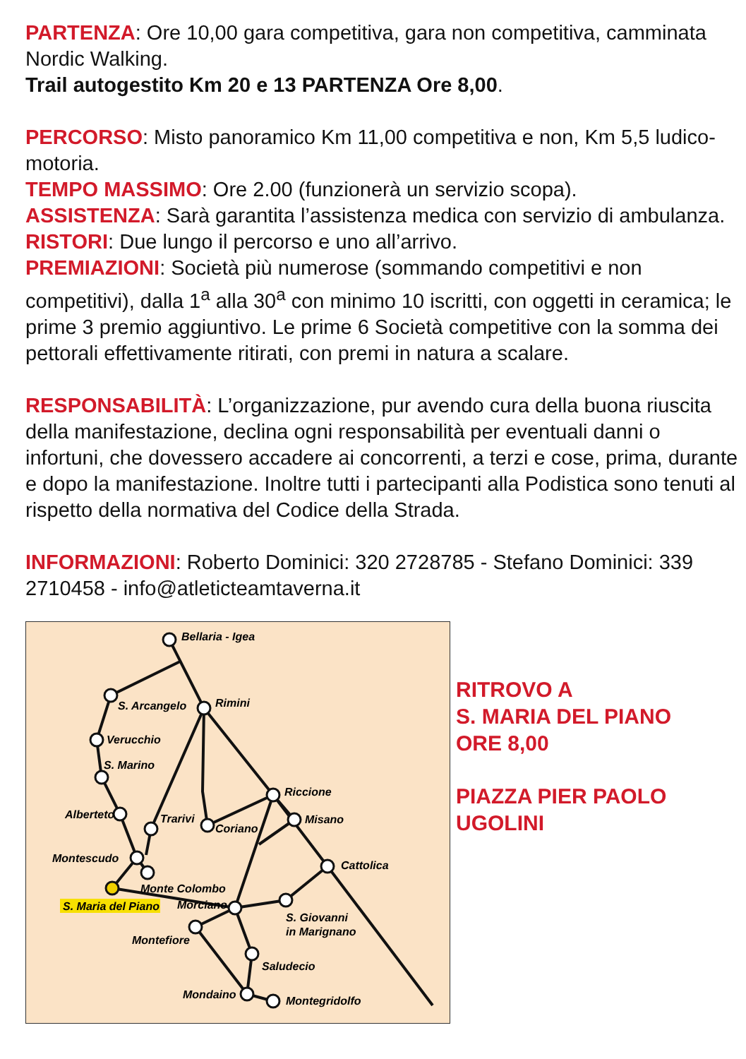PARTENZA: Ore 10,00 gara competitiva, gara non competitiva, camminata Nordic Walking.
Trail autogestito Km 20 e 13 PARTENZA Ore 8,00.
PERCORSO: Misto panoramico Km 11,00 competitiva e non, Km 5,5 ludico-motoria.
TEMPO MASSIMO: Ore 2.00 (funzionerà un servizio scopa).
ASSISTENZA: Sarà garantita l’assistenza medica con servizio di ambulanza.
RISTORI: Due lungo il percorso e uno all’arrivo.
PREMIAZIONI: Società più numerose (sommando competitivi e non competitivi), dalla 1<sup>a</sup> alla 30<sup>a</sup> con minimo 10 iscritti, con oggetti in ceramica; le prime 3 premio aggiuntivo. Le prime 6 Società competitive con la somma dei pettorali effettivamente ritirati, con premi in natura a scalare.
RESPONSABILITÀ: L’organizzazione, pur avendo cura della buona riuscita della manifestazione, declina ogni responsabilità per eventuali danni o infortuni, che dovessero accadere ai concorrenti, a terzi e cose, prima, durante e dopo la manifestazione. Inoltre tutti i partecipanti alla Podistica sono tenuti al rispetto della normativa del Codice della Strada.
INFORMAZIONI: Roberto Dominici: 320 2728785 - Stefano Dominici: 339 2710458 - info@atleticteamtaverna.it
Bellaria - Igea
S. Arcangelo
Rimini
Verucchio
S. Marino
Alberteto
Trarivi
Coriano
Riccione
Misano
Montescudo
Cattolica
Monte Colombo
Morciano
S. Maria del Piano
S. Giovanni
in Marignano
Montefiore
Saludecio
Mondaino
Montegridolfo
RITROVO A
S. MARIA DEL PIANO
ORE 8,00
PIAZZA PIER PAOLO
UGOLINI